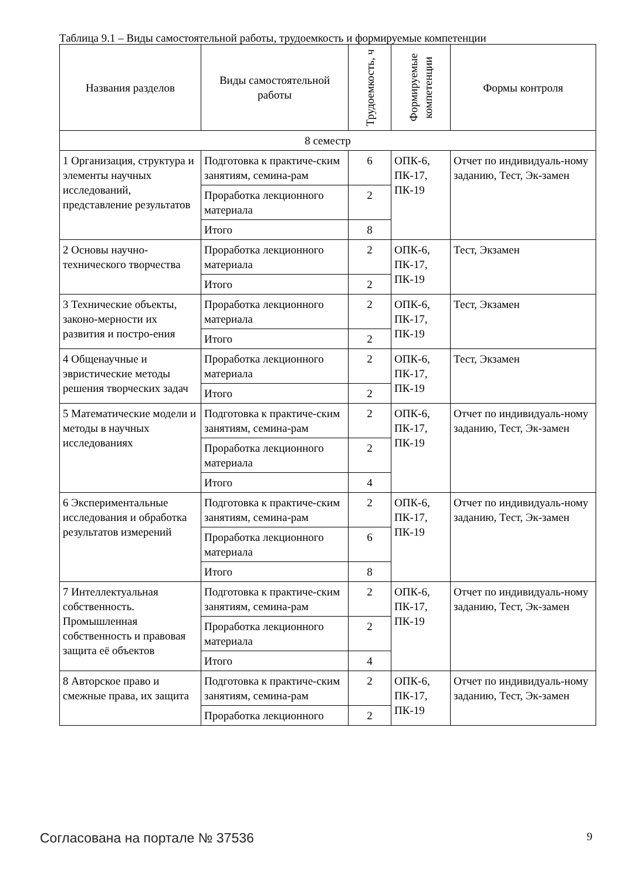Таблица 9.1 – Виды самостоятельной работы, трудоемкость и формируемые компетенции
| Названия разделов | Виды самостоятельной работы | Трудоемкость, ч | Формируемые компетенции | Формы контроля |
| --- | --- | --- | --- | --- |
| 8 семестр | | | | |
| 1 Организация, структура и элементы научных исследований, представление результатов | Подготовка к практиче-ским занятиям, семина-рам | 6 | ОПК-6, ПК-17, ПК-19 | Отчет по индивидуаль-ному заданию, Тест, Эк-замен |
| | Проработка лекционного материала | 2 | | |
| | Итого | 8 | | |
| 2 Основы научно-технического творчества | Проработка лекционного материала | 2 | ОПК-6, ПК-17, ПК-19 | Тест, Экзамен |
| | Итого | 2 | | |
| 3 Технические объекты, законо-мерности их развития и постро-ения | Проработка лекционного материала | 2 | ОПК-6, ПК-17, ПК-19 | Тест, Экзамен |
| | Итого | 2 | | |
| 4 Общенаучные и эвристические методы решения творческих задач | Проработка лекционного материала | 2 | ОПК-6, ПК-17, ПК-19 | Тест, Экзамен |
| | Итого | 2 | | |
| 5 Математические модели и методы в научных исследованиях | Подготовка к практиче-ским занятиям, семина-рам | 2 | ОПК-6, ПК-17, ПК-19 | Отчет по индивидуаль-ному заданию, Тест, Эк-замен |
| | Проработка лекционного материала | 2 | | |
| | Итого | 4 | | |
| 6 Экспериментальные исследования и обработка результатов измерений | Подготовка к практиче-ским занятиям, семина-рам | 2 | ОПК-6, ПК-17, ПК-19 | Отчет по индивидуаль-ному заданию, Тест, Эк-замен |
| | Проработка лекционного материала | 6 | | |
| | Итого | 8 | | |
| 7 Интеллектуальная собственность. Промышленная собственность и правовая защита её объектов | Подготовка к практиче-ским занятиям, семина-рам | 2 | ОПК-6, ПК-17, ПК-19 | Отчет по индивидуаль-ному заданию, Тест, Эк-замен |
| | Проработка лекционного материала | 2 | | |
| | Итого | 4 | | |
| 8 Авторское право и смежные права, их защита | Подготовка к практиче-ским занятиям, семина-рам | 2 | ОПК-6, ПК-17, ПК-19 | Отчет по индивидуаль-ному заданию, Тест, Эк-замен |
| | Проработка лекционного | 2 | | |
Согласована на портале № 37536 9